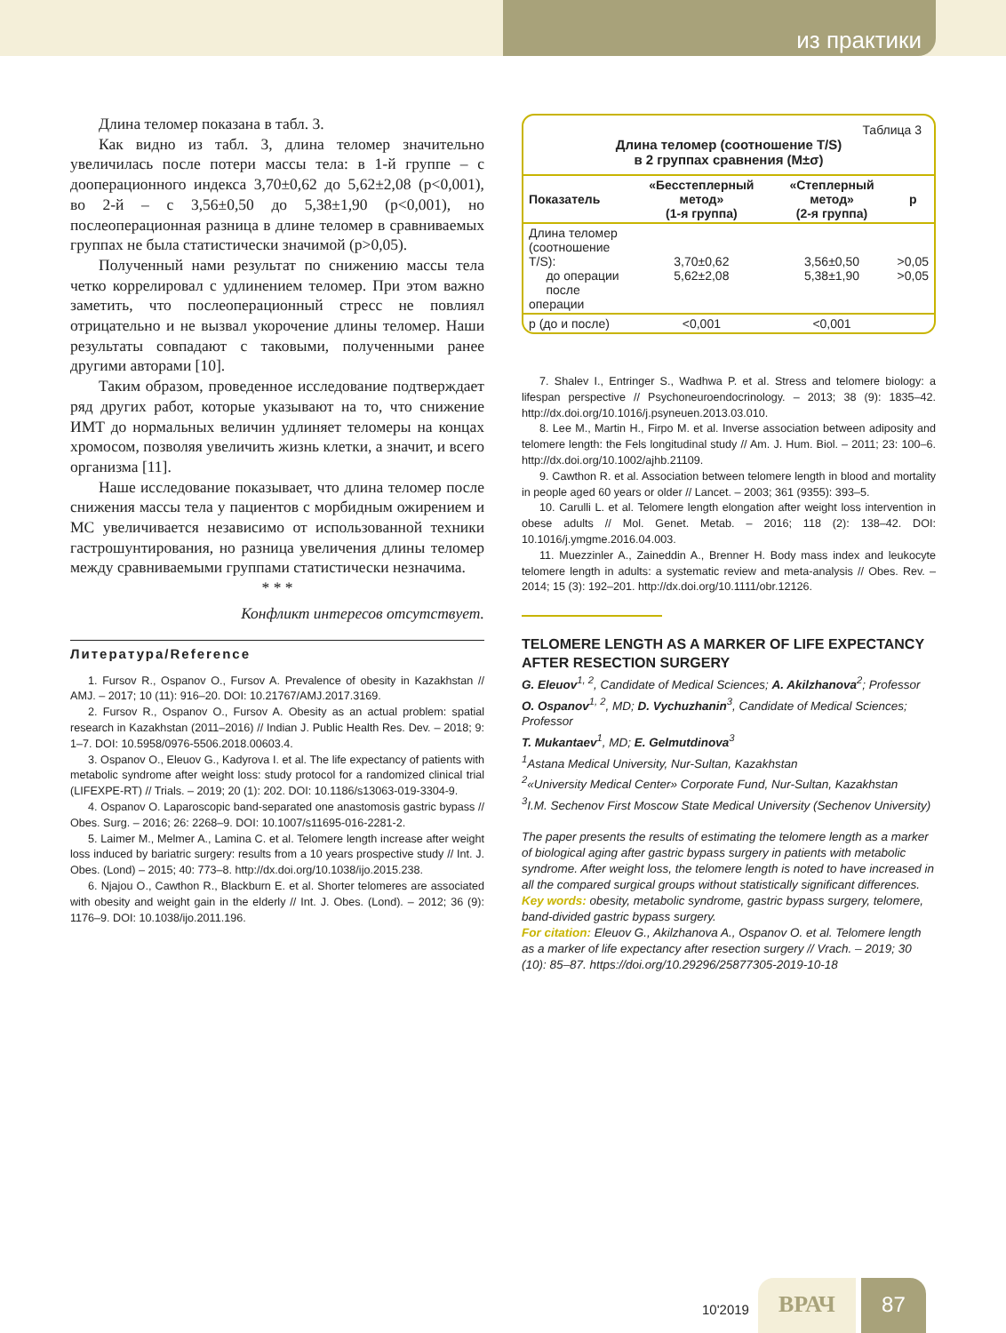из практики
Длина теломер показана в табл. 3.
Как видно из табл. 3, длина теломер значительно увеличилась после потери массы тела: в 1-й группе – с дооперационного индекса 3,70±0,62 до 5,62±2,08 (p<0,001), во 2-й – с 3,56±0,50 до 5,38±1,90 (p<0,001), но послеоперационная разница в длине теломер в сравниваемых группах не была статистически значимой (p>0,05).
Полученный нами результат по снижению массы тела четко коррелировал с удлинением теломер. При этом важно заметить, что послеоперационный стресс не повлиял отрицательно и не вызвал укорочение длины теломер. Наши результаты совпадают с таковыми, полученными ранее другими авторами [10].
Таким образом, проведенное исследование подтверждает ряд других работ, которые указывают на то, что снижение ИМТ до нормальных величин удлиняет теломеры на концах хромосом, позволяя увеличить жизнь клетки, а значит, и всего организма [11].
Наше исследование показывает, что длина теломер после снижения массы тела у пациентов с морбидным ожирением и МС увеличивается независимо от использованной техники гастрошунтирования, но разница увеличения длины теломер между сравниваемыми группами статистически незначима.
* * *
Конфликт интересов отсутствует.
Литература/Reference
1. Fursov R., Ospanov O., Fursov A. Prevalence of obesity in Kazakhstan // AMJ. – 2017; 10 (11): 916–20. DOI: 10.21767/AMJ.2017.3169.
2. Fursov R., Ospanov O., Fursov A. Obesity as an actual problem: spatial research in Kazakhstan (2011–2016) // Indian J. Public Health Res. Dev. – 2018; 9: 1–7. DOI: 10.5958/0976-5506.2018.00603.4.
3. Ospanov O., Eleuov G., Kadyrova I. et al. The life expectancy of patients with metabolic syndrome after weight loss: study protocol for a randomized clinical trial (LIFEXPE-RT) // Trials. – 2019; 20 (1): 202. DOI: 10.1186/s13063-019-3304-9.
4. Ospanov O. Laparoscopic band-separated one anastomosis gastric bypass // Obes. Surg. – 2016; 26: 2268–9. DOI: 10.1007/s11695-016-2281-2.
5. Laimer M., Melmer A., Lamina C. et al. Telomere length increase after weight loss induced by bariatric surgery: results from a 10 years prospective study // Int. J. Obes. (Lond) – 2015; 40: 773–8. http://dx.doi.org/10.1038/ijo.2015.238.
6. Njajou O., Cawthon R., Blackburn E. et al. Shorter telomeres are associated with obesity and weight gain in the elderly // Int. J. Obes. (Lond). – 2012; 36 (9): 1176–9. DOI: 10.1038/ijo.2011.196.
Таблица 3
Длина теломер (соотношение T/S)
в 2 группах сравнения (M±σ)
| Показатель | «Бесстеплерный метод» (1-я группа) | «Степлерный метод» (2-я группа) | p |
| --- | --- | --- | --- |
| Длина теломер (соотношение T/S): до операции после операции | 3,70±0,62 5,62±2,08 | 3,56±0,50 5,38±1,90 | >0,05 >0,05 |
| p (до и после) | <0,001 | <0,001 | |
7. Shalev I., Entringer S., Wadhwa P. et al. Stress and telomere biology: a lifespan perspective // Psychoneuroendocrinology. – 2013; 38 (9): 1835–42. http://dx.doi.org/10.1016/j.psyneuen.2013.03.010.
8. Lee M., Martin H., Firpo M. et al. Inverse association between adiposity and telomere length: the Fels longitudinal study // Am. J. Hum. Biol. – 2011; 23: 100–6. http://dx.doi.org/10.1002/ajhb.21109.
9. Cawthon R. et al. Association between telomere length in blood and mortality in people aged 60 years or older // Lancet. – 2003; 361 (9355): 393–5.
10. Carulli L. et al. Telomere length elongation after weight loss intervention in obese adults // Mol. Genet. Metab. – 2016; 118 (2): 138–42. DOI: 10.1016/j.ymgme.2016.04.003.
11. Muezzinler A., Zaineddin A., Brenner H. Body mass index and leukocyte telomere length in adults: a systematic review and meta-analysis // Obes. Rev. – 2014; 15 (3): 192–201. http://dx.doi.org/10.1111/obr.12126.
TELOMERE LENGTH AS A MARKER OF LIFE EXPECTANCY AFTER RESECTION SURGERY
G. Eleuov<sup>1, 2</sup>, Candidate of Medical Sciences; A. Akilzhanova<sup>2</sup>; Professor
O. Ospanov<sup>1, 2</sup>, MD; D. Vychuzhanin<sup>3</sup>, Candidate of Medical Sciences; Professor
T. Mukantaev<sup>1</sup>, MD; E. Gelmutdinova<sup>3</sup>
<sup>1</sup> Astana Medical University, Nur-Sultan, Kazakhstan
<sup>2</sup> «University Medical Center» Corporate Fund, Nur-Sultan, Kazakhstan
<sup>3</sup> I.M. Sechenov First Moscow State Medical University (Sechenov University)
The paper presents the results of estimating the telomere length as a marker of biological aging after gastric bypass surgery in patients with metabolic syndrome. After weight loss, the telomere length is noted to have increased in all the compared surgical groups without statistically significant differences.
Key words: obesity, metabolic syndrome, gastric bypass surgery, telomere, band-divided gastric bypass surgery.
For citation: Eleuov G., Akilzhanova A., Ospanov O. et al. Telomere length as a marker of life expectancy after resection surgery // Vrach. – 2019; 30 (10): 85–87. https://doi.org/10.29296/25877305-2019-10-18
10'2019 ВРАЧ 87